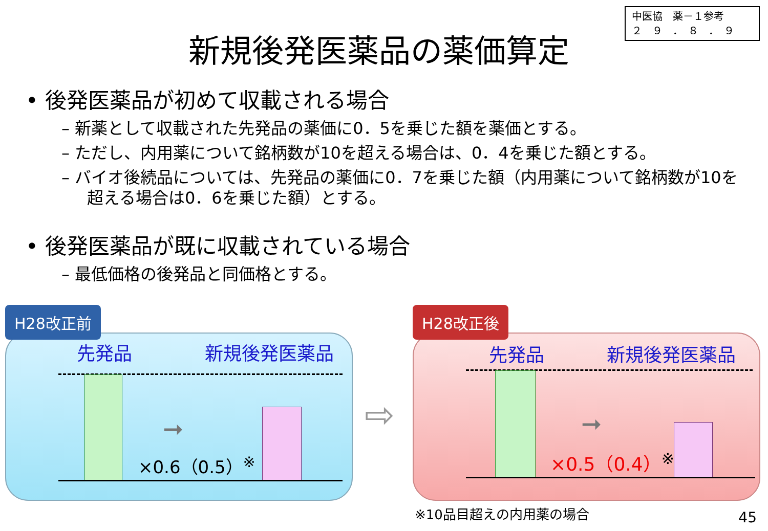中医協　薬－１参考
２　９　．　８　．　９
新規後発医薬品の薬価算定
• 後発医薬品が初めて収載される場合
– 新薬として収載された先発品の薬価に0．5を乗じた額を薬価とする。
– ただし、内用薬について銘柄数が10を超える場合は、0．4を乗じた額とする。
– バイオ後続品については、先発品の薬価に0．7を乗じた額（内用薬について銘柄数が10を超える場合は0．6を乗じた額）とする。
• 後発医薬品が既に収載されている場合
– 最低価格の後発品と同価格とする。
H28改正前
先発品 新規後発医薬品
➞
×0.6（0.5）<sup>※</sup>
⇨
H28改正後
先発品 新規後発医薬品
➞
×0.5（0.4）<sup>※</sup>
※10品目超えの内用薬の場合 45